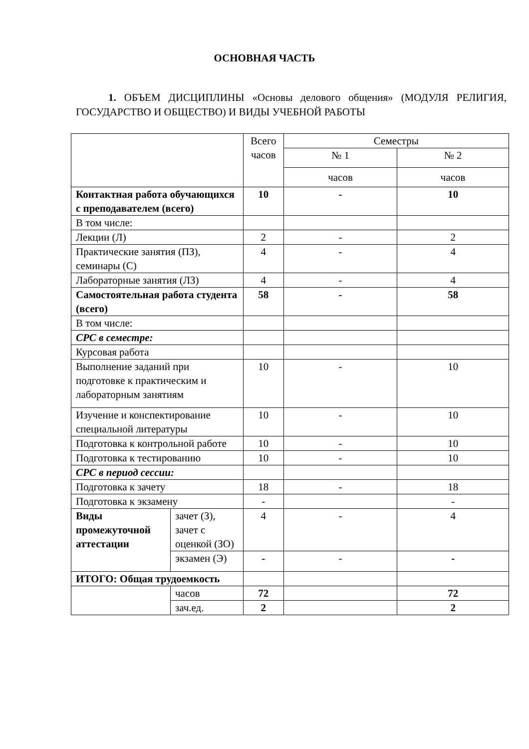ОСНОВНАЯ ЧАСТЬ
1. ОБЪЕМ ДИСЦИПЛИНЫ «Основы делового общения» (МОДУЛЯ РЕЛИГИЯ, ГОСУДАРСТВО И ОБЩЕСТВО) И ВИДЫ УЧЕБНОЙ РАБОТЫ
| | | Всего часов | Семестры | |
| | | | № 1 | № 2 |
| | | | часов | часов |
| Контактная работа обучающихся с преподавателем (всего) | | 10 | - | 10 |
| В том числе: | | | | |
| Лекции (Л) | | 2 | - | 2 |
| Практические занятия (ПЗ), семинары (С) | | 4 | - | 4 |
| Лабораторные занятия (ЛЗ) | | 4 | - | 4 |
| Самостоятельная работа студента (всего) | | 58 | - | 58 |
| В том числе: | | | | |
| СРС в семестре: | | | | |
| Курсовая работа | | | | |
| Выполнение заданий при подготовке к практическим и лабораторным занятиям | | 10 | - | 10 |
| Изучение и конспектирование специальной литературы | | 10 | - | 10 |
| Подготовка к контрольной работе | | 10 | - | 10 |
| Подготовка к тестированию | | 10 | - | 10 |
| СРС в период сессии: | | | | |
| Подготовка к зачету | | 18 | - | 18 |
| Подготовка к экзамену | | - | | - |
| Виды промежуточной аттестации | зачет (З), зачет с оценкой (ЗО) | 4 | - | 4 |
| | экзамен (Э) | - | - | - |
| ИТОГО: Общая трудоемкость | | | | |
| | часов | 72 | | 72 |
| | зач.ед. | 2 | | 2 |